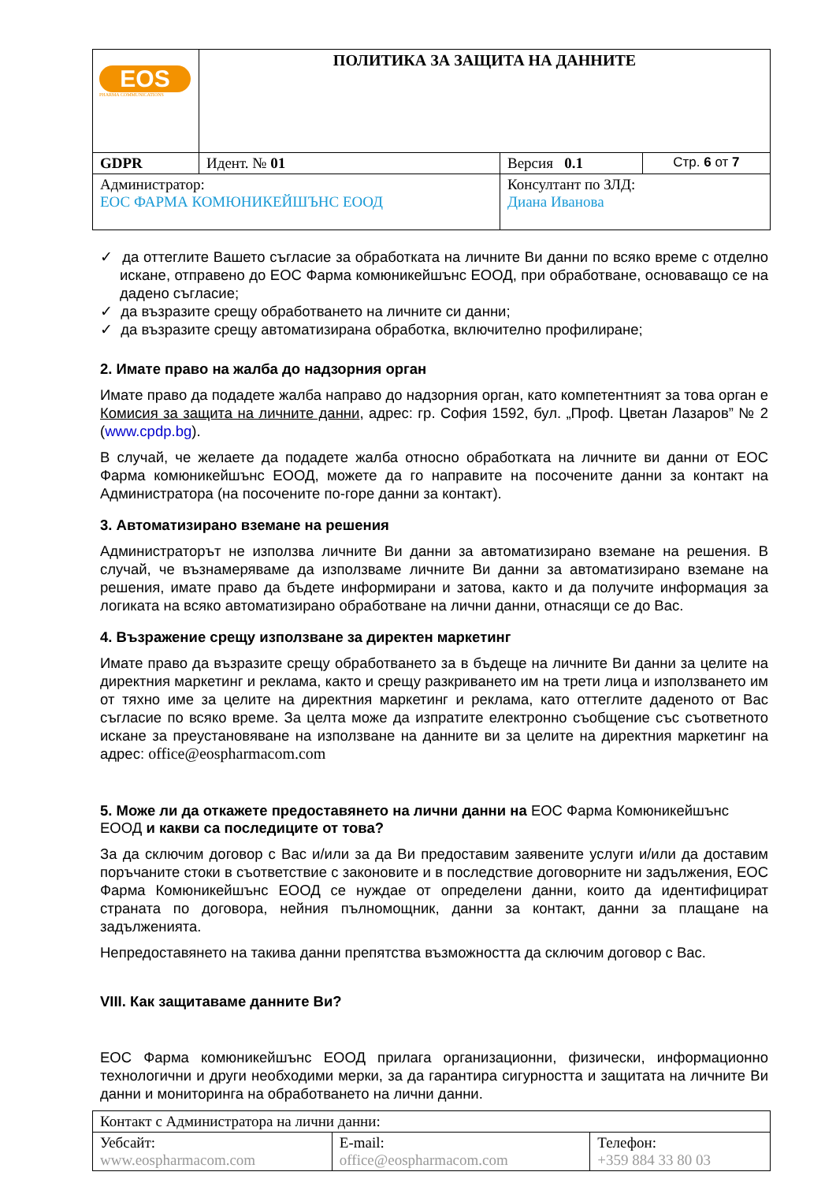| EOS PHARMA COMMUNICATIONS | ПОЛИТИКА ЗА ЗАЩИТА НА ДАННИТЕ | | |
| GDPR | Идент. № 01 | Версия 0.1 | Стр. 6 от 7 |
| Администратор: ЕОС ФАРМА КОМЮНИКЕЙШЪНС ЕООД | | Консултант по ЗЛД: Диана Иванова | |
✓ да оттеглите Вашето съгласие за обработката на личните Ви данни по всяко време с отделно искане, отправено до ЕОС Фарма комюникейшънс ЕООД, при обработване, основаващо се на дадено съгласие;
✓ да възразите срещу обработването на личните си данни;
✓ да възразите срещу автоматизирана обработка, включително профилиране;
2. Имате право на жалба до надзорния орган
Имате право да подадете жалба направо до надзорния орган, като компетентният за това орган е Комисия за защита на личните данни, адрес: гр. София 1592, бул. „Проф. Цветан Лазаров” № 2 (www.cpdp.bg).
В случай, че желаете да подадете жалба относно обработката на личните ви данни от ЕОС Фарма комюникейшънс ЕООД, можете да го направите на посочените данни за контакт на Администратора (на посочените по-горе данни за контакт).
3. Автоматизирано вземане на решения
Администраторът не използва личните Ви данни за автоматизирано вземане на решения. В случай, че възнамеряваме да използваме личните Ви данни за автоматизирано вземане на решения, имате право да бъдете информирани и затова, както и да получите информация за логиката на всяко автоматизирано обработване на лични данни, отнасящи се до Вас.
4. Възражение срещу използване за директен маркетинг
Имате право да възразите срещу обработването за в бъдеще на личните Ви данни за целите на директния маркетинг и реклама, както и срещу разкриването им на трети лица и използването им от тяхно име за целите на директния маркетинг и реклама, като оттеглите даденото от Вас съгласие по всяко време. За целта може да изпратите електронно съобщение със съответното искане за преустановяване на използване на данните ви за целите на директния маркетинг на адрес: office@eospharmacom.com
5. Може ли да откажете предоставянето на лични данни на ЕОС Фарма Комюникейшънс ЕООД и какви са последиците от това?
За да сключим договор с Вас и/или за да Ви предоставим заявените услуги и/или да доставим поръчаните стоки в съответствие с законовите и в последствие договорните ни задължения, ЕОС Фарма Комюникейшънс ЕООД се нуждае от определени данни, които да идентифицират страната по договора, нейния пълномощник, данни за контакт, данни за плащане на задълженията.
Непредоставянето на такива данни препятства възможността да сключим договор с Вас.
VIII. Как защитаваме данните Ви?
ЕОС Фарма комюникейшънс ЕООД прилага организационни, физически, информационно технологични и други необходими мерки, за да гарантира сигурността и защитата на личните Ви данни и мониторинга на обработването на лични данни.
| Контакт с Администратора на лични данни: | | |
| Уебсайт: www.eospharmacom.com | E-mail: office@eospharmacom.com | Телефон: +359 884 33 80 03 |